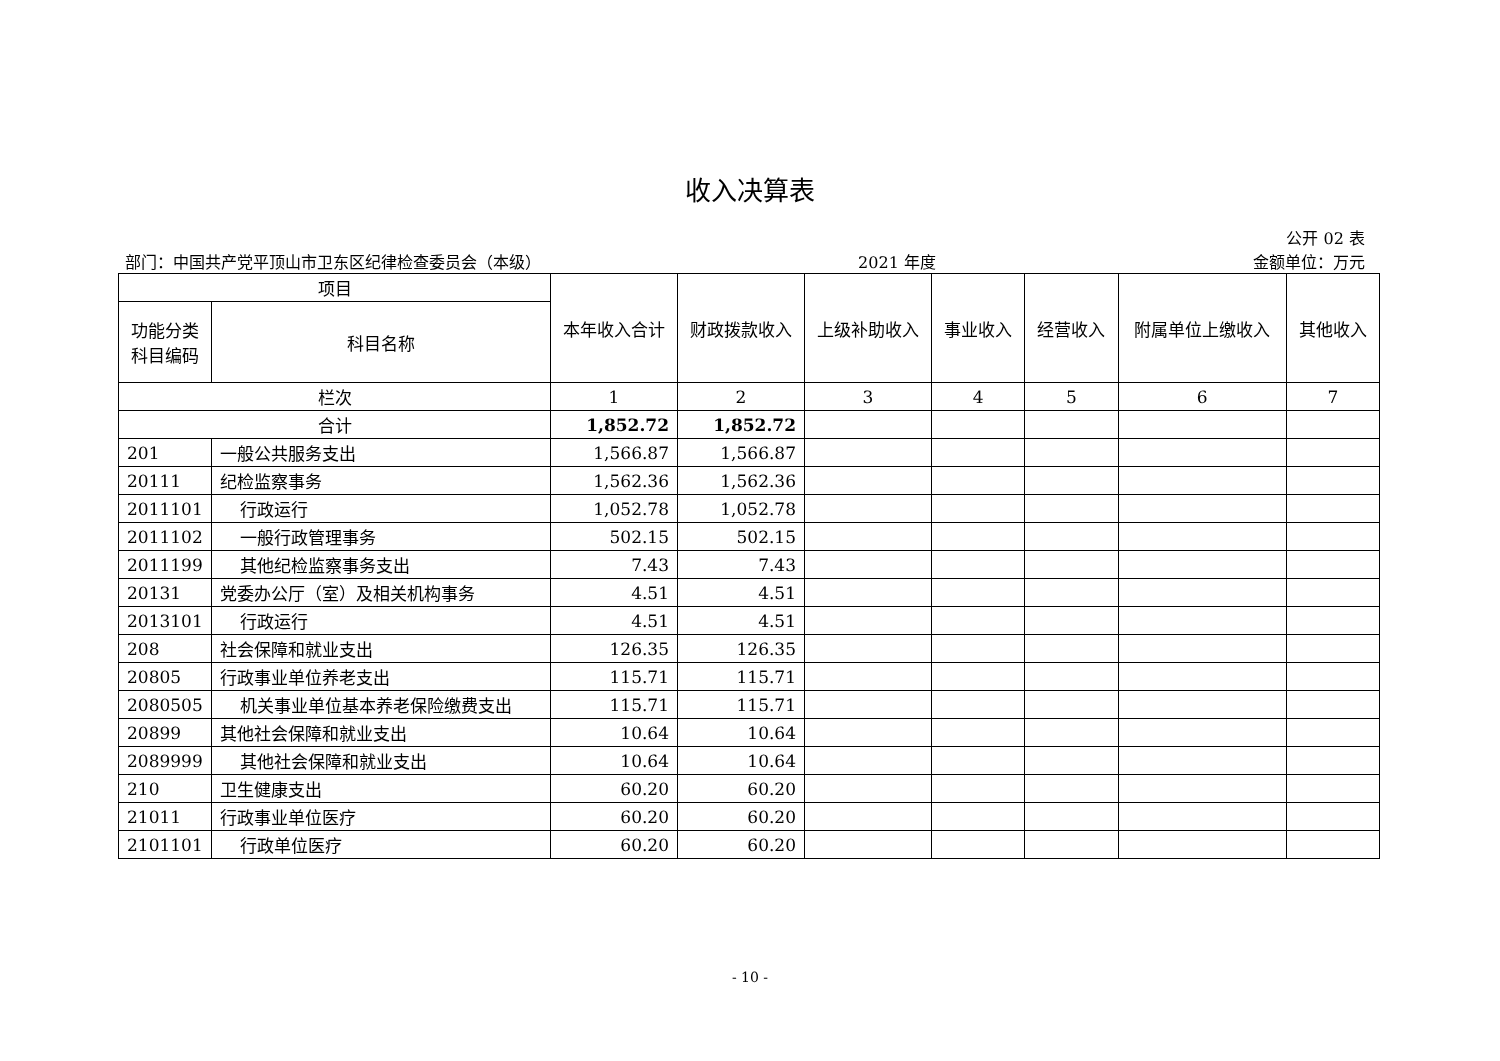收入决算表
公开 02 表
部门：中国共产党平顶山市卫东区纪律检查委员会（本级） 2021 年度 金额单位：万元
| 项目 | | 本年收入合计 | 财政拨款收入 | 上级补助收入 | 事业收入 | 经营收入 | 附属单位上缴收入 | 其他收入 |
| --- | --- | --- | --- | --- | --- | --- | --- | --- |
| 功能分类科目编码 | 科目名称 | | | | | | | |
| 栏次 | | 1 | 2 | 3 | 4 | 5 | 6 | 7 |
| 合计 | | 1,852.72 | 1,852.72 | | | | | |
| 201 | 一般公共服务支出 | 1,566.87 | 1,566.87 | | | | | |
| 20111 | 纪检监察事务 | 1,562.36 | 1,562.36 | | | | | |
| 2011101 | 行政运行 | 1,052.78 | 1,052.78 | | | | | |
| 2011102 | 一般行政管理事务 | 502.15 | 502.15 | | | | | |
| 2011199 | 其他纪检监察事务支出 | 7.43 | 7.43 | | | | | |
| 20131 | 党委办公厅（室）及相关机构事务 | 4.51 | 4.51 | | | | | |
| 2013101 | 行政运行 | 4.51 | 4.51 | | | | | |
| 208 | 社会保障和就业支出 | 126.35 | 126.35 | | | | | |
| 20805 | 行政事业单位养老支出 | 115.71 | 115.71 | | | | | |
| 2080505 | 机关事业单位基本养老保险缴费支出 | 115.71 | 115.71 | | | | | |
| 20899 | 其他社会保障和就业支出 | 10.64 | 10.64 | | | | | |
| 2089999 | 其他社会保障和就业支出 | 10.64 | 10.64 | | | | | |
| 210 | 卫生健康支出 | 60.20 | 60.20 | | | | | |
| 21011 | 行政事业单位医疗 | 60.20 | 60.20 | | | | | |
| 2101101 | 行政单位医疗 | 60.20 | 60.20 | | | | | |
- 10 -